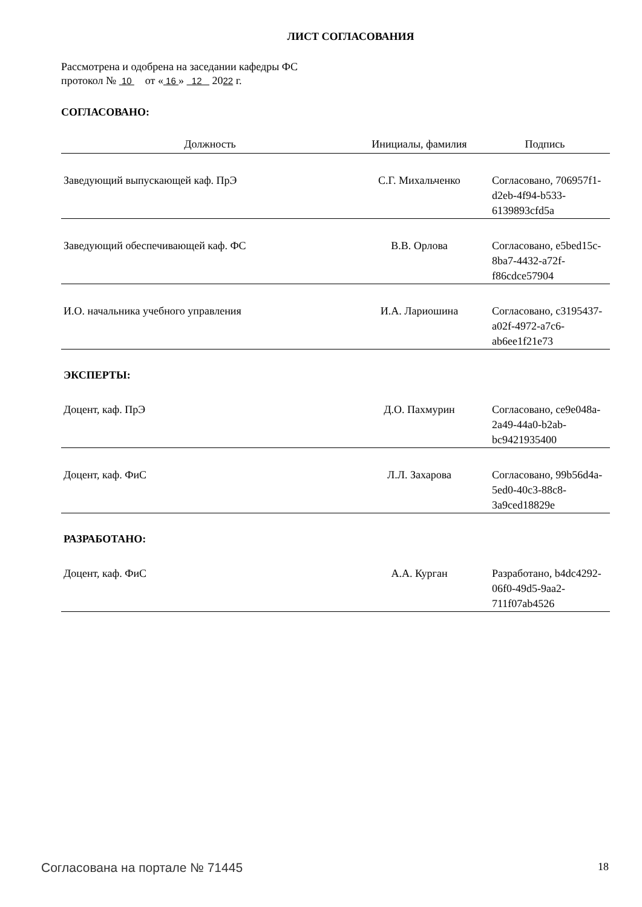ЛИСТ СОГЛАСОВАНИЯ
Рассмотрена и одобрена на заседании кафедры ФС
протокол № 10 от « 16 » 12 2022 г.
СОГЛАСОВАНО:
| Должность | Инициалы, фамилия | Подпись |
| --- | --- | --- |
| Заведующий выпускающей каф. ПрЭ | С.Г. Михальченко | Согласовано, 706957f1-d2eb-4f94-b533-6139893cfd5a |
| Заведующий обеспечивающей каф. ФС | В.В. Орлова | Согласовано, e5bed15c-8ba7-4432-a72f-f86cdce57904 |
| И.О. начальника учебного управления | И.А. Лариошина | Согласовано, c3195437-a02f-4972-a7c6-ab6ee1f21e73 |
| ЭКСПЕРТЫ: | | |
| Доцент, каф. ПрЭ | Д.О. Пахмурин | Согласовано, ce9e048a-2a49-44a0-b2ab-bc9421935400 |
| Доцент, каф. ФиС | Л.Л. Захарова | Согласовано, 99b56d4a-5ed0-40c3-88c8-3a9ced18829e |
| РАЗРАБОТАНО: | | |
| Доцент, каф. ФиС | А.А. Курган | Разработано, b4dc4292-06f0-49d5-9aa2-711f07ab4526 |
Согласована на портале № 71445 18